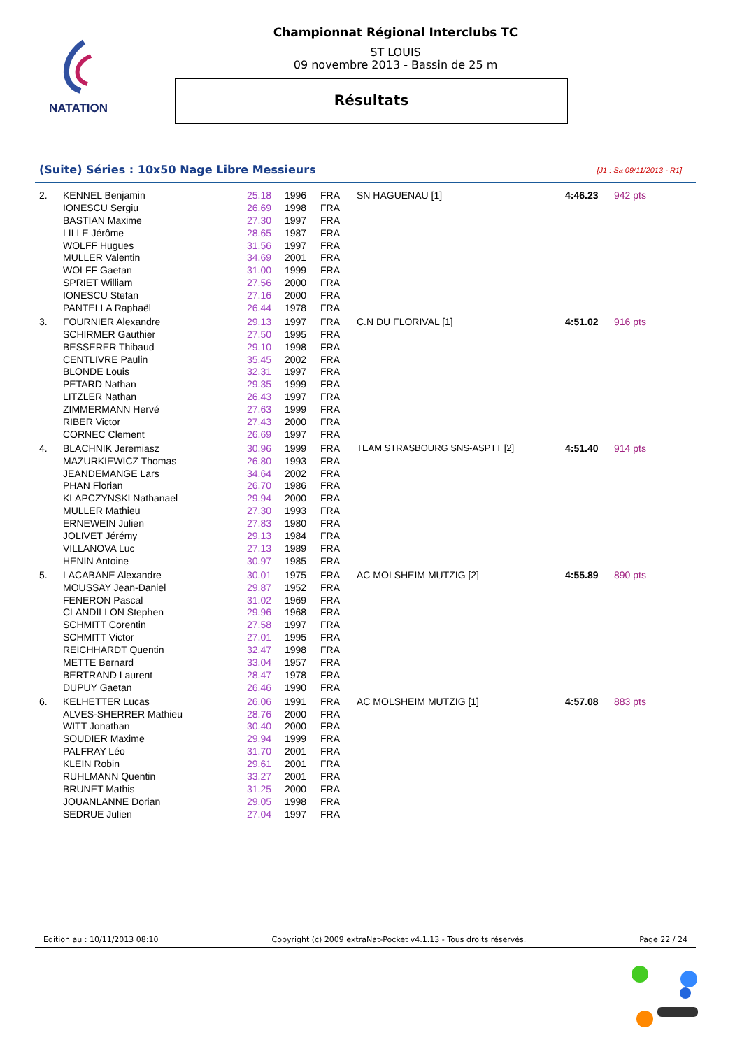NATATION
Championnat Régional Interclubs TC
ST LOUIS
09 novembre 2013 - Bassin de 25 m
Résultats
(Suite) Séries : 10x50 Nage Libre Messieurs [J1 : Sa 09/11/2013 - R1]
| 2. | KENNEL Benjamin | 25.18 | 1996 | FRA | SN HAGUENAU [1] | 4:46.23 | 942 pts |
| | IONESCU Sergiu | 26.69 | 1998 | FRA | | | |
| | BASTIAN Maxime | 27.30 | 1997 | FRA | | | |
| | LILLE Jérôme | 28.65 | 1987 | FRA | | | |
| | WOLFF Hugues | 31.56 | 1997 | FRA | | | |
| | MULLER Valentin | 34.69 | 2001 | FRA | | | |
| | WOLFF Gaetan | 31.00 | 1999 | FRA | | | |
| | SPRIET William | 27.56 | 2000 | FRA | | | |
| | IONESCU Stefan | 27.16 | 2000 | FRA | | | |
| | PANTELLA Raphaël | 26.44 | 1978 | FRA | | | |
| 3. | FOURNIER Alexandre | 29.13 | 1997 | FRA | C.N DU FLORIVAL [1] | 4:51.02 | 916 pts |
| | SCHIRMER Gauthier | 27.50 | 1995 | FRA | | | |
| | BESSERER Thibaud | 29.10 | 1998 | FRA | | | |
| | CENTLIVRE Paulin | 35.45 | 2002 | FRA | | | |
| | BLONDE Louis | 32.31 | 1997 | FRA | | | |
| | PETARD Nathan | 29.35 | 1999 | FRA | | | |
| | LITZLER Nathan | 26.43 | 1997 | FRA | | | |
| | ZIMMERMANN Hervé | 27.63 | 1999 | FRA | | | |
| | RIBER Victor | 27.43 | 2000 | FRA | | | |
| | CORNEC Clement | 26.69 | 1997 | FRA | | | |
| 4. | BLACHNIK Jeremiasz | 30.96 | 1999 | FRA | TEAM STRASBOURG SNS-ASPTT [2] | 4:51.40 | 914 pts |
| | MAZURKIEWICZ Thomas | 26.80 | 1993 | FRA | | | |
| | JEANDEMANGE Lars | 34.64 | 2002 | FRA | | | |
| | PHAN Florian | 26.70 | 1986 | FRA | | | |
| | KLAPCZYNSKI Nathanael | 29.94 | 2000 | FRA | | | |
| | MULLER Mathieu | 27.30 | 1993 | FRA | | | |
| | ERNEWEIN Julien | 27.83 | 1980 | FRA | | | |
| | JOLIVET Jérémy | 29.13 | 1984 | FRA | | | |
| | VILLANOVA Luc | 27.13 | 1989 | FRA | | | |
| | HENIN Antoine | 30.97 | 1985 | FRA | | | |
| 5. | LACABANE Alexandre | 30.01 | 1975 | FRA | AC MOLSHEIM MUTZIG [2] | 4:55.89 | 890 pts |
| | MOUSSAY Jean-Daniel | 29.87 | 1952 | FRA | | | |
| | FENERON Pascal | 31.02 | 1969 | FRA | | | |
| | CLANDILLON Stephen | 29.96 | 1968 | FRA | | | |
| | SCHMITT Corentin | 27.58 | 1997 | FRA | | | |
| | SCHMITT Victor | 27.01 | 1995 | FRA | | | |
| | REICHHARDT Quentin | 32.47 | 1998 | FRA | | | |
| | METTE Bernard | 33.04 | 1957 | FRA | | | |
| | BERTRAND Laurent | 28.47 | 1978 | FRA | | | |
| | DUPUY Gaetan | 26.46 | 1990 | FRA | | | |
| 6. | KELHETTER Lucas | 26.06 | 1991 | FRA | AC MOLSHEIM MUTZIG [1] | 4:57.08 | 883 pts |
| | ALVES-SHERRER Mathieu | 28.76 | 2000 | FRA | | | |
| | WITT Jonathan | 30.40 | 2000 | FRA | | | |
| | SOUDIER Maxime | 29.94 | 1999 | FRA | | | |
| | PALFRAY Léo | 31.70 | 2001 | FRA | | | |
| | KLEIN Robin | 29.61 | 2001 | FRA | | | |
| | RUHLMANN Quentin | 33.27 | 2001 | FRA | | | |
| | BRUNET Mathis | 31.25 | 2000 | FRA | | | |
| | JOUANLANNE Dorian | 29.05 | 1998 | FRA | | | |
| | SEDRUE Julien | 27.04 | 1997 | FRA | | | |
Edition au : 10/11/2013 08:10 Copyright (c) 2009 extraNat-Pocket v4.1.13 - Tous droits réservés. Page 22 / 24